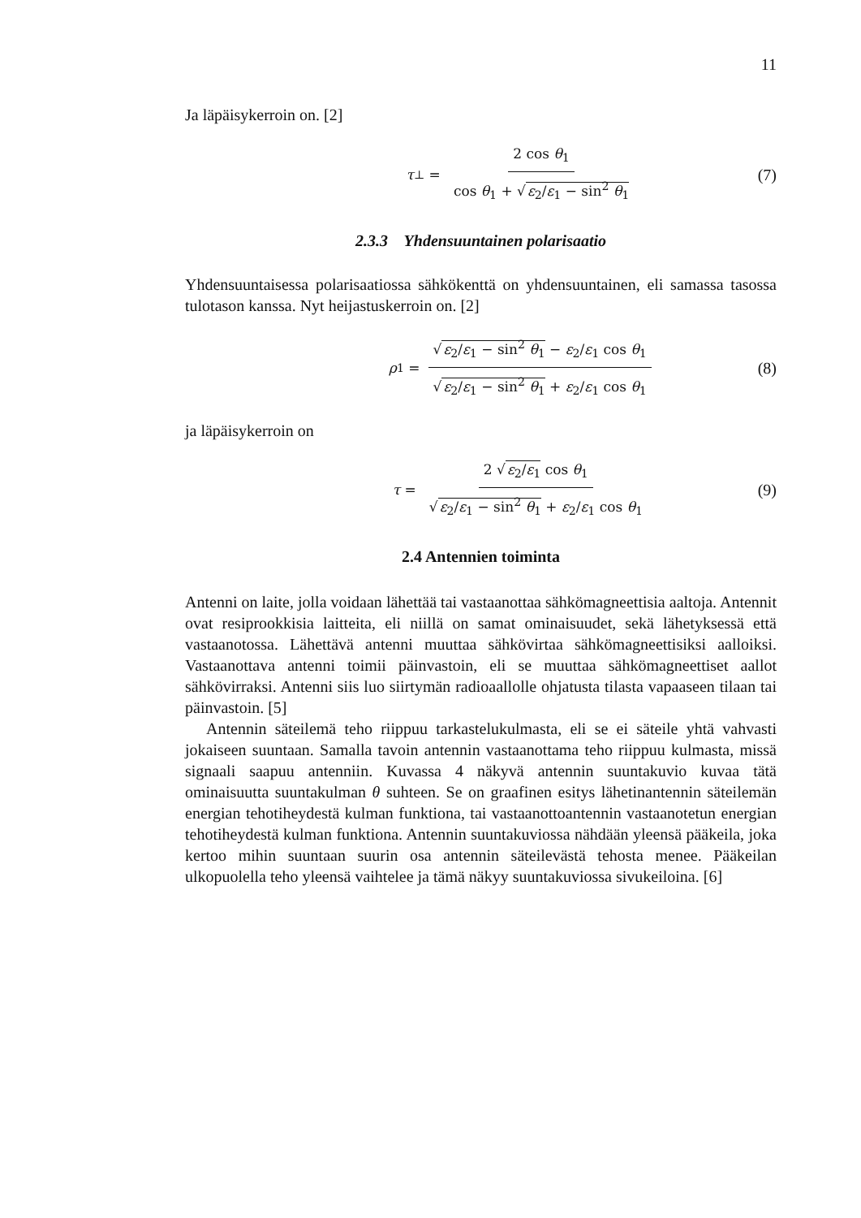11
Ja läpäisykerroin on. [2]
τ<sub>⊥</sub> = 2 cos θ<sub>1</sub> cos θ<sub>1</sub> + √ε<sub>2</sub>/ε<sub>1</sub> − sin<sup>2</sup> θ<sub>1</sub>
(7)
2.3.3 Yhdensuuntainen polarisaatio
Yhdensuuntaisessa polarisaatiossa sähkökenttä on yhdensuuntainen, eli samassa tasossa tulotason kanssa. Nyt heijastuskerroin on. [2]
ρ<sub>1</sub> = √ε<sub>2</sub>/ε<sub>1</sub> − sin<sup>2</sup> θ<sub>1</sub> − ε<sub>2</sub>/ε<sub>1</sub> cos θ<sub>1</sub> √ε<sub>2</sub>/ε<sub>1</sub> − sin<sup>2</sup> θ<sub>1</sub> + ε<sub>2</sub>/ε<sub>1</sub> cos θ<sub>1</sub>
(8)
ja läpäisykerroin on
τ = 2 √ε<sub>2</sub>/ε<sub>1</sub> cos θ<sub>1</sub> √ε<sub>2</sub>/ε<sub>1</sub> − sin<sup>2</sup> θ<sub>1</sub> + ε<sub>2</sub>/ε<sub>1</sub> cos θ<sub>1</sub>
(9)
2.4 Antennien toiminta
Antenni on laite, jolla voidaan lähettää tai vastaanottaa sähkömagneettisia aaltoja. Antennit ovat resiprookkisia laitteita, eli niillä on samat ominaisuudet, sekä lähetyksessä että vastaanotossa. Lähettävä antenni muuttaa sähkövirtaa sähkömagneettisiksi aalloiksi. Vastaanottava antenni toimii päinvastoin, eli se muuttaa sähkömagneettiset aallot sähkövirraksi. Antenni siis luo siirtymän radioaallolle ohjatusta tilasta vapaaseen tilaan tai päinvastoin. [5]
Antennin säteilemä teho riippuu tarkastelukulmasta, eli se ei säteile yhtä vahvasti jokaiseen suuntaan. Samalla tavoin antennin vastaanottama teho riippuu kulmasta, missä signaali saapuu antenniin. Kuvassa 4 näkyvä antennin suuntakuvio kuvaa tätä ominaisuutta suuntakulman θ suhteen. Se on graafinen esitys lähetinantennin säteilemän energian tehotiheydestä kulman funktiona, tai vastaanottoantennin vastaanotetun energian tehotiheydestä kulman funktiona. Antennin suuntakuviossa nähdään yleensä pääkeila, joka kertoo mihin suuntaan suurin osa antennin säteilevästä tehosta menee. Pääkeilan ulkopuolella teho yleensä vaihtelee ja tämä näkyy suuntakuviossa sivukeiloina. [6]